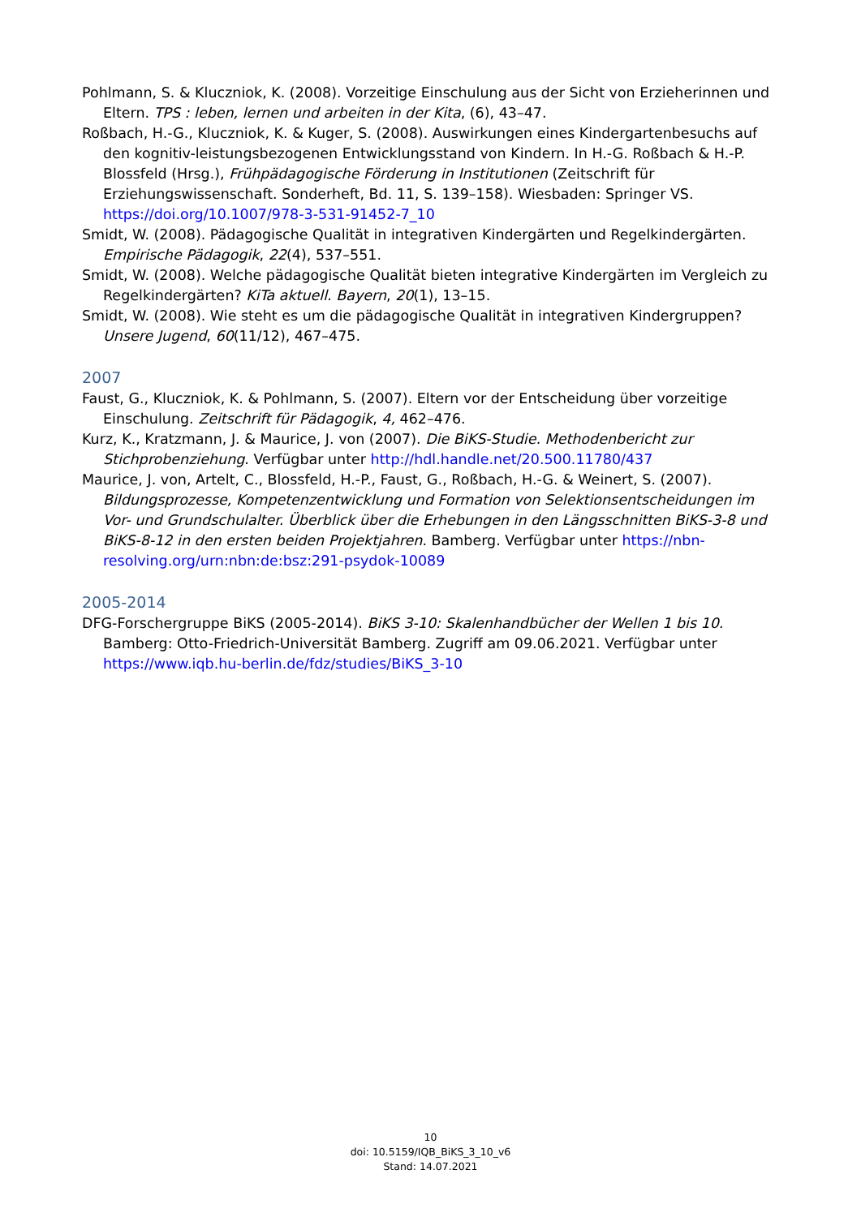Pohlmann, S. & Kluczniok, K. (2008). Vorzeitige Einschulung aus der Sicht von Erzieherinnen und Eltern. TPS : leben, lernen und arbeiten in der Kita, (6), 43–47.
Roßbach, H.-G., Kluczniok, K. & Kuger, S. (2008). Auswirkungen eines Kindergartenbesuchs auf den kognitiv-leistungsbezogenen Entwicklungsstand von Kindern. In H.-G. Roßbach & H.-P. Blossfeld (Hrsg.), Frühpädagogische Förderung in Institutionen (Zeitschrift für Erziehungswissenschaft. Sonderheft, Bd. 11, S. 139–158). Wiesbaden: Springer VS. https://doi.org/10.1007/978-3-531-91452-7_10
Smidt, W. (2008). Pädagogische Qualität in integrativen Kindergärten und Regelkindergärten. Empirische Pädagogik, 22(4), 537–551.
Smidt, W. (2008). Welche pädagogische Qualität bieten integrative Kindergärten im Vergleich zu Regelkindergärten? KiTa aktuell. Bayern, 20(1), 13–15.
Smidt, W. (2008). Wie steht es um die pädagogische Qualität in integrativen Kindergruppen? Unsere Jugend, 60(11/12), 467–475.
2007
Faust, G., Kluczniok, K. & Pohlmann, S. (2007). Eltern vor der Entscheidung über vorzeitige Einschulung. Zeitschrift für Pädagogik, 4, 462–476.
Kurz, K., Kratzmann, J. & Maurice, J. von (2007). Die BiKS-Studie. Methodenbericht zur Stichprobenziehung. Verfügbar unter http://hdl.handle.net/20.500.11780/437
Maurice, J. von, Artelt, C., Blossfeld, H.-P., Faust, G., Roßbach, H.-G. & Weinert, S. (2007). Bildungsprozesse, Kompetenzentwicklung und Formation von Selektionsentscheidungen im Vor- und Grundschulalter. Überblick über die Erhebungen in den Längsschnitten BiKS-3-8 und BiKS-8-12 in den ersten beiden Projektjahren. Bamberg. Verfügbar unter https://nbn-resolving.org/urn:nbn:de:bsz:291-psydok-10089
2005-2014
DFG-Forschergruppe BiKS (2005-2014). BiKS 3-10: Skalenhandbücher der Wellen 1 bis 10. Bamberg: Otto-Friedrich-Universität Bamberg. Zugriff am 09.06.2021. Verfügbar unter https://www.iqb.hu-berlin.de/fdz/studies/BiKS_3-10
10
doi: 10.5159/IQB_BiKS_3_10_v6
Stand: 14.07.2021